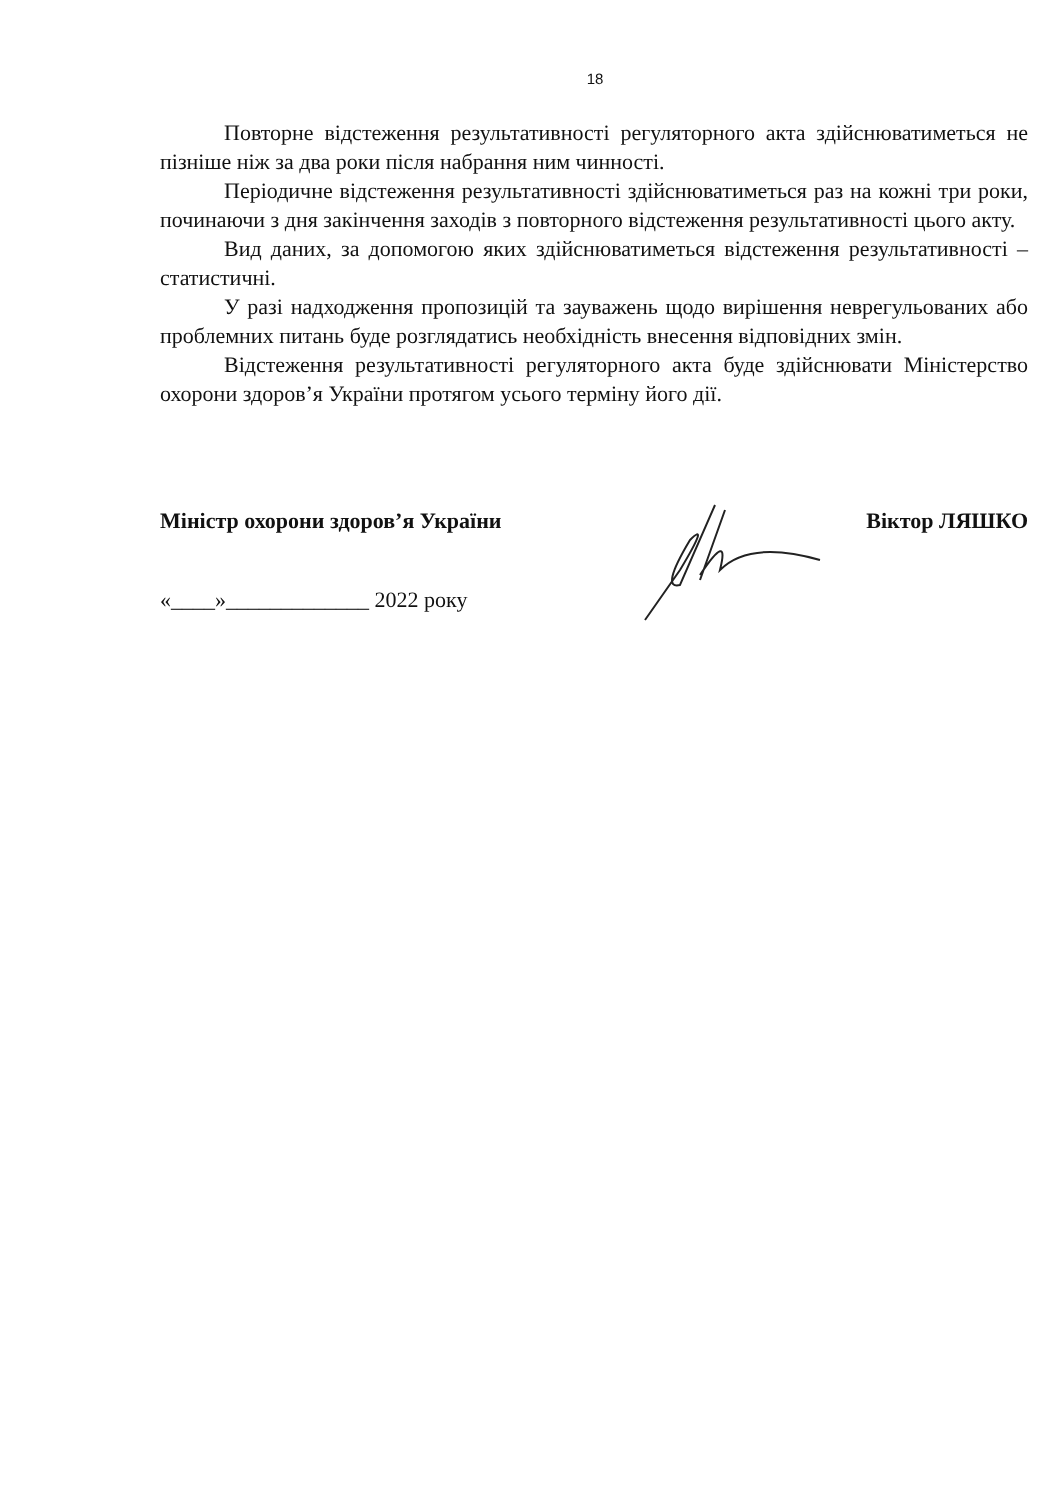18
Повторне відстеження результативності регуляторного акта здійснюватиметься не пізніше ніж за два роки після набрання ним чинності.
Періодичне відстеження результативності здійснюватиметься раз на кожні три роки, починаючи з дня закінчення заходів з повторного відстеження результативності цього акту.
Вид даних, за допомогою яких здійснюватиметься відстеження результативності – статистичні.
У разі надходження пропозицій та зауважень щодо вирішення неврегульованих або проблемних питань буде розглядатись необхідність внесення відповідних змін.
Відстеження результативності регуляторного акта буде здійснювати Міністерство охорони здоров’я України протягом усього терміну його дії.
Міністр охорони здоров’я України Віктор ЛЯШКО
«____»_____________ 2022 року